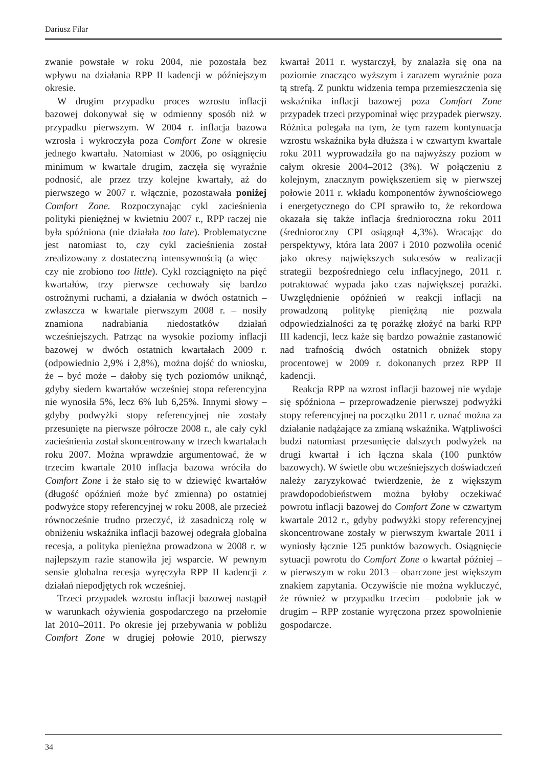Dariusz Filar
zwanie powstałe w roku 2004, nie pozostała bez wpływu na działania RPP II kadencji w późniejszym okresie.
W drugim przypadku proces wzrostu inflacji bazowej dokonywał się w odmienny sposób niż w przypadku pierwszym. W 2004 r. inflacja bazowa wzrosła i wykroczyła poza Comfort Zone w okresie jednego kwartału. Natomiast w 2006, po osiągnięciu minimum w kwartale drugim, zaczęła się wyraźnie podnosić, ale przez trzy kolejne kwartały, aż do pierwszego w 2007 r. włącznie, pozostawała poniżej Comfort Zone. Rozpoczynając cykl zacieśnienia polityki pieniężnej w kwietniu 2007 r., RPP raczej nie była spóźniona (nie działała too late). Problematyczne jest natomiast to, czy cykl zacieśnienia został zrealizowany z dostateczną intensywnością (a więc – czy nie zrobiono too little). Cykl rozciągnięto na pięć kwartałów, trzy pierwsze cechowały się bardzo ostrożnymi ruchami, a działania w dwóch ostatnich – zwłaszcza w kwartale pierwszym 2008 r. – nosiły znamiona nadrabiania niedostatków działań wcześniejszych. Patrząc na wysokie poziomy inflacji bazowej w dwóch ostatnich kwartałach 2009 r. (odpowiednio 2,9% i 2,8%), można dojść do wniosku, że – być może – dałoby się tych poziomów uniknąć, gdyby siedem kwartałów wcześniej stopa referencyjna nie wynosiła 5%, lecz 6% lub 6,25%. Innymi słowy – gdyby podwyżki stopy referencyjnej nie zostały przesunięte na pierwsze półrocze 2008 r., ale cały cykl zacieśnienia został skoncentrowany w trzech kwartałach roku 2007. Można wprawdzie argumentować, że w trzecim kwartale 2010 inflacja bazowa wróciła do Comfort Zone i że stało się to w dziewięć kwartałów (długość opóźnień może być zmienna) po ostatniej podwyżce stopy referencyjnej w roku 2008, ale przecież równocześnie trudno przeczyć, iż zasadniczą rolę w obniżeniu wskaźnika inflacji bazowej odegrała globalna recesja, a polityka pieniężna prowadzona w 2008 r. w najlepszym razie stanowiła jej wsparcie. W pewnym sensie globalna recesja wyręczyła RPP II kadencji z działań niepodjętych rok wcześniej.
Trzeci przypadek wzrostu inflacji bazowej nastąpił w warunkach ożywienia gospodarczego na przełomie lat 2010–2011. Po okresie jej przebywania w pobliżu Comfort Zone w drugiej połowie 2010, pierwszy kwartał 2011 r. wystarczył, by znalazła się ona na poziomie znacząco wyższym i zarazem wyraźnie poza tą strefą. Z punktu widzenia tempa przemieszczenia się wskaźnika inflacji bazowej poza Comfort Zone przypadek trzeci przypominał więc przypadek pierwszy. Różnica polegała na tym, że tym razem kontynuacja wzrostu wskaźnika była dłuższa i w czwartym kwartale roku 2011 wyprowadziła go na najwyższy poziom w całym okresie 2004–2012 (3%). W połączeniu z kolejnym, znacznym powiększeniem się w pierwszej połowie 2011 r. wkładu komponentów żywnościowego i energetycznego do CPI sprawiło to, że rekordowa okazała się także inflacja średnioroczna roku 2011 (średnioroczny CPI osiągnął 4,3%). Wracając do perspektywy, która lata 2007 i 2010 pozwoliła ocenić jako okresy największych sukcesów w realizacji strategii bezpośredniego celu inflacyjnego, 2011 r. potraktować wypada jako czas największej porażki. Uwzględnienie opóźnień w reakcji inflacji na prowadzoną politykę pieniężną nie pozwala odpowiedzialności za tę porażkę złożyć na barki RPP III kadencji, lecz każe się bardzo poważnie zastanowić nad trafnością dwóch ostatnich obniżek stopy procentowej w 2009 r. dokonanych przez RPP II kadencji.
Reakcja RPP na wzrost inflacji bazowej nie wydaje się spóźniona – przeprowadzenie pierwszej podwyżki stopy referencyjnej na początku 2011 r. uznać można za działanie nadążające za zmianą wskaźnika. Wątpliwości budzi natomiast przesunięcie dalszych podwyżek na drugi kwartał i ich łączna skala (100 punktów bazowych). W świetle obu wcześniejszych doświadczeń należy zaryzykować twierdzenie, że z większym prawdopodobieństwem można byłoby oczekiwać powrotu inflacji bazowej do Comfort Zone w czwartym kwartale 2012 r., gdyby podwyżki stopy referencyjnej skoncentrowane zostały w pierwszym kwartale 2011 i wyniosły łącznie 125 punktów bazowych. Osiągnięcie sytuacji powrotu do Comfort Zone o kwartał później – w pierwszym w roku 2013 – obarczone jest większym znakiem zapytania. Oczywiście nie można wykluczyć, że również w przypadku trzecim – podobnie jak w drugim – RPP zostanie wyręczona przez spowolnienie gospodarcze.
34